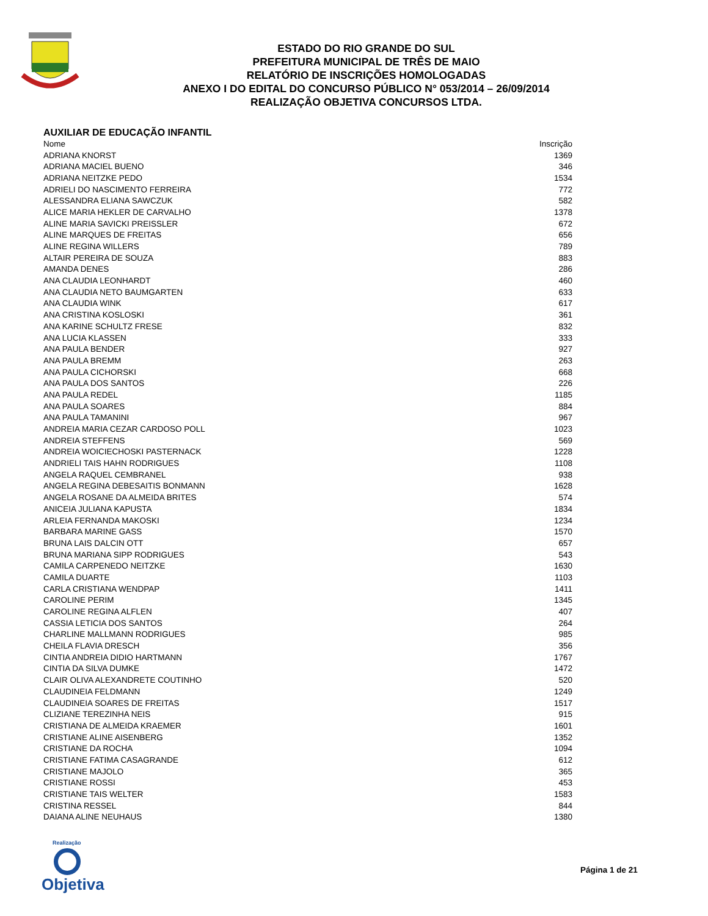ESTADO DO RIO GRANDE DO SUL
PREFEITURA MUNICIPAL DE TRÊS DE MAIO
RELATÓRIO DE INSCRIÇÕES HOMOLOGADAS
ANEXO I DO EDITAL DO CONCURSO PÚBLICO N° 053/2014 – 26/09/2014
REALIZAÇÃO OBJETIVA CONCURSOS LTDA.
AUXILIAR DE EDUCAÇÃO INFANTIL
| Nome | Inscrição |
| --- | --- |
| ADRIANA KNORST | 1369 |
| ADRIANA MACIEL BUENO | 346 |
| ADRIANA NEITZKE PEDO | 1534 |
| ADRIELI DO NASCIMENTO FERREIRA | 772 |
| ALESSANDRA ELIANA SAWCZUK | 582 |
| ALICE MARIA HEKLER DE CARVALHO | 1378 |
| ALINE MARIA SAVICKI PREISSLER | 672 |
| ALINE MARQUES DE FREITAS | 656 |
| ALINE REGINA WILLERS | 789 |
| ALTAIR PEREIRA DE SOUZA | 883 |
| AMANDA DENES | 286 |
| ANA CLAUDIA LEONHARDT | 460 |
| ANA CLAUDIA NETO BAUMGARTEN | 633 |
| ANA CLAUDIA WINK | 617 |
| ANA CRISTINA KOSLOSKI | 361 |
| ANA KARINE SCHULTZ FRESE | 832 |
| ANA LUCIA KLASSEN | 333 |
| ANA PAULA BENDER | 927 |
| ANA PAULA BREMM | 263 |
| ANA PAULA CICHORSKI | 668 |
| ANA PAULA DOS SANTOS | 226 |
| ANA PAULA REDEL | 1185 |
| ANA PAULA SOARES | 884 |
| ANA PAULA TAMANINI | 967 |
| ANDREIA MARIA CEZAR CARDOSO POLL | 1023 |
| ANDREIA STEFFENS | 569 |
| ANDREIA WOICIECHOSKI PASTERNACK | 1228 |
| ANDRIELI TAIS HAHN RODRIGUES | 1108 |
| ANGELA RAQUEL CEMBRANEL | 938 |
| ANGELA REGINA DEBESAITIS BONMANN | 1628 |
| ANGELA ROSANE DA ALMEIDA BRITES | 574 |
| ANICEIA JULIANA KAPUSTA | 1834 |
| ARLEIA FERNANDA MAKOSKI | 1234 |
| BARBARA MARINE GASS | 1570 |
| BRUNA LAIS DALCIN OTT | 657 |
| BRUNA MARIANA SIPP RODRIGUES | 543 |
| CAMILA CARPENEDO NEITZKE | 1630 |
| CAMILA DUARTE | 1103 |
| CARLA CRISTIANA WENDPAP | 1411 |
| CAROLINE PERIM | 1345 |
| CAROLINE REGINA ALFLEN | 407 |
| CASSIA LETICIA DOS SANTOS | 264 |
| CHARLINE MALLMANN RODRIGUES | 985 |
| CHEILA FLAVIA DRESCH | 356 |
| CINTIA ANDREIA DIDIO HARTMANN | 1767 |
| CINTIA DA SILVA DUMKE | 1472 |
| CLAIR OLIVA ALEXANDRETE COUTINHO | 520 |
| CLAUDINEIA FELDMANN | 1249 |
| CLAUDINEIA SOARES DE FREITAS | 1517 |
| CLIZIANE TEREZINHA NEIS | 915 |
| CRISTIANA DE ALMEIDA KRAEMER | 1601 |
| CRISTIANE ALINE AISENBERG | 1352 |
| CRISTIANE DA ROCHA | 1094 |
| CRISTIANE FATIMA CASAGRANDE | 612 |
| CRISTIANE MAJOLO | 365 |
| CRISTIANE ROSSI | 453 |
| CRISTIANE TAIS WELTER | 1583 |
| CRISTINA RESSEL | 844 |
| DAIANA ALINE NEUHAUS | 1380 |
Realização
Objetiva
Página 1 de 21